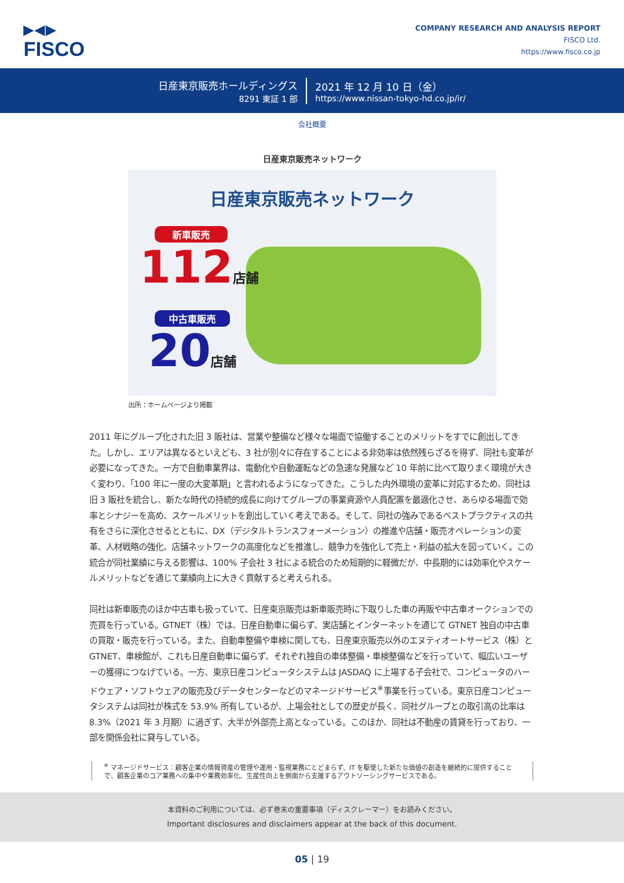▶◀▶
FISCO
COMPANY RESEARCH AND ANALYSIS REPORT
FISCO Ltd.
https://www.fisco.co.jp
日産東京販売ホールディングス
8291 東証 1 部
2021 年 12 月 10 日（金）
https://www.nissan-tokyo-hd.co.jp/ir/
会社概要
日産東京販売ネットワーク
日産東京販売ネットワーク
新車販売
112店舗
中古車販売
20店舗
出所：ホームページより掲載
2011 年にグループ化された旧 3 販社は、営業や整備など様々な場面で協働することのメリットをすでに創出してきた。しかし、エリアは異なるといえども、3 社が別々に存在することによる非効率は依然残らざるを得ず、同社も変革が必要になってきた。一方で自動車業界は、電動化や自動運転などの急速な発展など 10 年前に比べて取りまく環境が大きく変わり、「100 年に一度の大変革期」と言われるようになってきた。こうした内外環境の変革に対応するため、同社は旧 3 販社を統合し、新たな時代の持続的成長に向けてグループの事業資源や人員配置を最適化させ、あらゆる場面で効率とシナジーを高め、スケールメリットを創出していく考えである。そして、同社の強みであるベストプラクティスの共有をさらに深化させるとともに、DX（デジタルトランスフォーメーション）の推進や店舗・販売オペレーションの変革、人材戦略の強化、店舗ネットワークの高度化などを推進し、競争力を強化して売上・利益の拡大を図っていく。この統合が同社業績に与える影響は、100% 子会社 3 社による統合のため短期的に軽微だが、中長期的には効率化やスケールメリットなどを通じて業績向上に大きく貢献すると考えられる。
同社は新車販売のほか中古車も扱っていて、日産東京販売は新車販売時に下取りした車の再販や中古車オークションでの売買を行っている。GTNET（株）では、日産自動車に偏らず、実店舗とインターネットを通じて GTNET 独自の中古車の買取・販売を行っている。また、自動車整備や車検に関しても、日産東京販売以外のエヌティオートサービス（株）と GTNET、車検館が、これも日産自動車に偏らず、それぞれ独自の車体整備・車検整備などを行っていて、幅広いユーザーの獲得につなげている。一方、東京日産コンピュータシステムは JASDAQ に上場する子会社で、コンピュータのハードウェア・ソフトウェアの販売及びデータセンターなどのマネージドサービス<sup>※</sup>事業を行っている。東京日産コンピュータシステムは同社が株式を 53.9% 所有しているが、上場会社としての歴史が長く、同社グループとの取引高の比率は 8.3%（2021 年 3 月期）に過ぎず、大半が外部売上高となっている。このほか、同社は不動産の賃貸を行っており、一部を関係会社に貸与している。
<sup>※</sup> マネージドサービス：顧客企業の情報資産の管理や運用・監視業務にとどまらず、IT を駆使した新たな価値の創造を継続的に提供することで、顧客企業のコア業務への集中や業務効率化、生産性向上を側面から支援するアウトソーシングサービスである。
本資料のご利用については、必ず巻末の重要事項（ディスクレーマー）をお読みください。
Important disclosures and disclaimers appear at the back of this document.
05 | 19